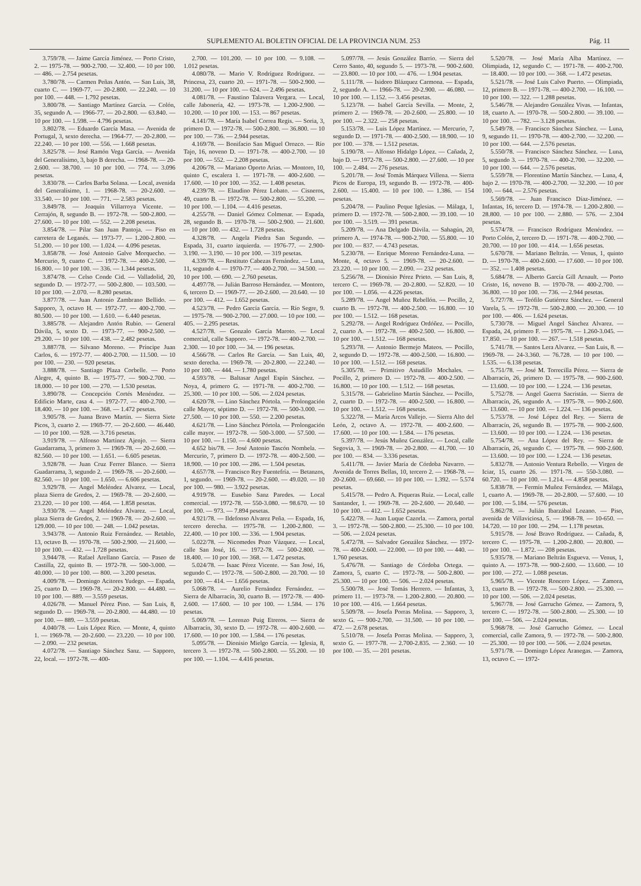SUPLEMENTO AL BOLETIN OFICIAL DE LA PROVINCIA NUM. 253 Pág. 11
3.759/78. — Jaime García Jiménez. — Porto Cristo, 2. — 1975-78. — 900-2.700. — 32.400. — 10 por 100. — 486. — 2.754 pesetas.
3.780/78. — Carmen Peñas Antón. — San Luis, 38, cuarto C. — 1969-77. — 20-2.800. — 22.240. — 10 por 100. — 448. — 1.792 pesetas.
3.800/78. — Santiago Martínez García. — Colón, 35, segundo A. — 1966-77. — 20-2.800. — 63.840. — 10 por 100. — 1.598. — 4.796 pesetas.
3.802/78. — Eduardo García Masa. — Avenida de Portugal, 3, sexto derecha. — 1964-77. — 20-2.800. — 22.240. — 10 por 100. — 556. — 1.668 pesetas.
3.825/78. — José Ramón Vega García. — Avenida del Generalísimo, 3, bajo B derecha. — 1968-78. — 20-2.600. — 38.700. — 10 por 100. — 774. — 3.096 pesetas.
3.830/78. — Carlos Barba Solana. — Local, avenida del Generalísimo, 1. — 1968-78. — 20-2.600. — 33.540. — 10 por 100. — 771. — 2.583 pesetas.
3.849/78. — Joaquín Villarroya Vicente. — Cerrajón, 8, segundo B. — 1972-78. — 500-2.800. — 27.600. — 10 por 100. — 552. — 2.208 pesetas.
3.854/78. — Pilar San Juan Pantoja. — Piso en carretera de Leganés. — 1973-77. — 1.200-2.800. — 51.200. — 10 por 100. — 1.024. — 4.096 pesetas.
3.858/78. — José Antonio Galve Morquecho. — Mercurio, 9, cuarto C. — 1972-78. — 400-2.500. — 16.800. — 10 por 100. — 336. — 1.344 pesetas.
3.874/78. — Celso Conde Cid. — Valladolid, 20, segundo D. — 1972-77. — 500-2.800. — 103.500. — 10 por 100. — 2.070. — 8.280 pesetas.
3.877/78. — Juan Antonio Zambrano Bellido. — Sapporo, 3, octavo H. — 1972-77. — 400-2.700. — 80.500. — 10 por 100. — 1.610. — 6.440 pesetas.
3.885/78. — Alejandro Antón Rubio. — General Dávila, 5, sexto D. — 1973-77. — 900-2.500. — 29.200. — 10 por 100. — 438. — 2.482 pesetas.
3.887/78. — Silvano Moreno. — Príncipe Juan Carlos, 6. — 1972-77. — 400-2.700. — 11.500. — 10 por 100. — 230. — 920 pesetas.
3.888/78. — Santiago Plaza Corbelle. — Porto Alegre, 4, quinto B. — 1975-77. — 900-2.700. — 18.000. — 10 por 100. — 270. — 1.530 pesetas.
3.890/78. — Concepción Cortés Menéndez. — Edificio Marte, casa 4. — 1972-77. — 400-2.700. — 18.400. — 10 por 100. — 368. — 1.472 pesetas.
3.905/78. — Juana Bravo Martín. — Sierra Siete Picos, 3, cuarto 2. — 1969-77. — 20-2.600. — 46.440. — 10 por 100. — 928. — 3.716 pesetas.
3.919/78. — Alfonso Martínez Ajenjo. — Sierra Guadarrama, 3, primero 3. — 1969-78. — 20-2.600. — 82.560. — 10 por 100. — 1.651. — 6.605 pesetas.
3.928/78. — Juan Cruz Ferrer Blanco. — Sierra Guadarrama, 3, segundo 2. — 1969-78. — 20-2.600. — 82.560. — 10 por 100. — 1.650. — 6.606 pesetas.
3.929/78. — Angel Meléndez Alvarez. — Local, plaza Sierra de Gredos, 2. — 1969-78. — 20-2.600. — 23.220. — 10 por 100. — 464. — 1.858 pesetas.
3.930/78. — Angel Meléndez Alvarez. — Local, plaza Sierra de Gredos, 2. — 1969-78. — 20-2.600. — 129.000. — 10 por 100. — 248. — 1.042 pesetas.
3.943/78. — Antonio Ruiz Fernández. — Retablo, 13, octavo B. — 1970-78. — 500-2.900. — 21.600. — 10 por 100. — 432. — 1.728 pesetas.
3.944/78. — Rafael Arellano García. — Paseo de Castilla, 22, quinto B. — 1972-78. — 500-3.000. — 40.000. — 10 por 100. — 800. — 3.200 pesetas.
4.009/78. — Domingo Acitores Yudego. — Espada, 25, cuarto D. — 1969-78. — 20-2.800. — 44.480. — 10 por 100. — 889. — 3.559 pesetas.
4.026/78. — Manuel Pérez Pino. — San Luis, 8, segundo D. — 1969-78. — 20-2.800. — 44.480. — 10 por 100. — 889. — 3.559 pesetas.
4.040/78. — Luis López Rico. — Monte, 4, quinto 1. — 1969-78. — 20-2.600. — 23.220. — 10 por 100. — 2.090. — 232 pesetas.
4.072/78. — Santiago Sánchez Sanz. — Sapporo, 22, local. — 1972-78. — 400-
2.700. — 101.200. — 10 por 100. — 9.108. — 1.012 pesetas.
4.080/78. — Mario V. Rodríguez Rodríguez. — Princesa, 23, cuarto 20. — 1971-78. — 500-2.900. — 31.200. — 10 por 100. — 624. — 2.496 pesetas.
4.081/78. — Faustino Talavera Vergara. — Local, calle Jabonería, 42. — 1973-78. — 1.200-2.900. — 10.200. — 10 por 100. — 153. — 867 pesetas.
4.141/78. — María Isabel Correa Regis. — Soria, 3, primero D. — 1972-78. — 500-2.800. — 36.800. — 10 por 100. — 736. — 2.944 pesetas.
4.169/78. — Bonifacio San Miguel Orozco. — Río Tajo, 16, noveno D. — 1971-78. — 400-2.700. — 10 por 100. — 552. — 2.208 pesetas.
4.206/78. — Mariano Oporto Arias. — Montoro, 10, quinto C, escalera 1. — 1971-78. — 400-2.600. — 17.600. — 10 por 100. — 352. — 1.408 pesetas.
4.239/78. — Elaudino Pérez Lobato. — Cisneros, 49, cuarto B. — 1972-78. — 500-2.800. — 55.200. — 10 por 100. — 1.104. — 4.416 pesetas.
4.255/78. — Daniel Gómez Colmenar. — Espada, 28, segundo B. — 1970-78. — 500-2.900. — 21.600. — 10 por 100. — 432. — 1.728 pesetas.
4.328/78. — Angela Piedra San Segundo. — Espada, 31, cuarto izquierda. — 1976-77. — 2.900-3.190. — 3.190. — 10 por 100. — 319 pesetas.
4.339/78. — Restituto Cabezas Fernández. — Luna, 11, segundo 4. — 1970-77. — 400-2.700. — 34.500. — 10 por 100. — 690. — 2.760 pesetas.
4.497/78. — Julián Barroso Hernández. — Montoro, 6, tercero D. — 1969-77. — 20-2.600. — 20.640. — 10 por 100. — 412. — 1.652 pesetas.
4.523/78. — Pedro García García. — Río Segre, 9. — 1975-78. — 900-2.700. — 27.000. — 10 por 100. — 405. — 2.295 pesetas.
4.527/78. — Gonzalo García Maroto. — Local comercial, calle Sapporo. — 1972-78. — 400-2.700. — 2.300. — 10 por 100. — 34. — 196 pesetas.
4.566/78. — Carlos Re García. — San Luis, 40, sexto derecha. — 1969-78. — 20-2.800. — 22.240. — 10 por 100. — 444. — 1.780 pesetas.
4.593/78. — Baltasar Angel Espín Sánchez. — Noya, 4, primero G. — 1971-78. — 400-2.700. — 25.300. — 10 por 100. — 506. — 2.024 pesetas.
4.620/78. — Lino Sánchez Pórtola. — Prolongación calle Mayor, séptimo D. — 1972-78. — 500-3.000. — 27.500. — 10 por 100. — 550. — 2.200 pesetas.
4.621/78. — Lino Sánchez Pórtola. — Prolongación calle mayor. — 1972-78. — 500-3.000. — 57.500. — 10 por 100. — 1.150. — 4.600 pesetas.
4.652 bis/78. — José Antonio Tascón Nombela. — Mercurio, 7, primero D. — 1972-78. — 400-2.500. — 18.900. — 10 por 100. — 286. — 1.504 pesetas.
4.657/78. — Francisco Rey Fuentefría. — Betanzos, 1, segundo. — 1969-78. — 20-2.600. — 49.020. — 10 por 100. — 980. — 3.922 pesetas.
4.919/78. — Eusebio Sanz Paredes. — Local comercial. — 1972-78. — 550-3.080. — 98.670. — 10 por 100. — 973. — 7.894 pesetas.
4.921/78. — Ildefonso Alvarez Peña. — Espada, 16, tercero derecha. — 1975-78. — 1.200-2.800. — 22.400. — 10 por 100. — 336. — 1.904 pesetas.
5.022/78. — Nicomedes Pozo Vázquez. — Local, calle San José, 16. — 1972-78. — 500-2.800. — 18.400. — 10 por 100. — 368. — 1.472 pesetas.
5.024/78. — Isaac Pérez Vicente. — San José, 16, segundo C. — 1972-78. — 500-2.800. — 20.700. — 10 por 100. — 414. — 1.656 pesetas.
5.068/78. — Aurelio Fernández Fernández. — Sierra de Albarracín, 30, cuarto B. — 1972-78. — 400-2.600. — 17.600. — 10 por 100. — 1.584. — 176 pesetas.
5.069/78. — Lorenzo Puig Etreros. — Sierra de Albarracín, 30, sexto D. — 1972-78. — 400-2.600. — 17.600. — 10 por 100. — 1.584. — 176 pesetas.
5.095/78. — Dionisio Mielgo García. — Iglesia, 8, tercero 3. — 1972-78. — 500-2.800. — 55.200. — 10 por 100. — 1.104. — 4.416 pesetas.
5.097/78. — Jesús González Barrio. — Sierra del Cerro Santo, 40, segundo 5. — 1973-78. — 900-2.600. — 23.800. — 10 por 100. — 476. — 1.904 pesetas.
5.111/78. — Isidoro Blázquez Carmona. — Espada, 2, segundo A. — 1966-78. — 20-2.900. — 46.080. — 10 por 100. — 1.152. — 3.456 pesetas.
5.123/78. — Isabel García Sevilla. — Monte, 2, primero 2. — 1969-78. — 20-2.600. — 25.800. — 10 por 100. — 2.322. — 258 pesetas.
5.153/78. — Luis López Martínez. — Mercurio, 7, segundo D. — 1971-78. — 400-2.500. — 18.900. — 10 por 100. — 378. — 1.512 pesetas.
5.190/78. — Alfonso Hidalgo López. — Cañada, 2, bajo D. — 1972-78. — 500-2.800. — 27.600. — 10 por 100. — 2.484. — 276 pesetas.
5.201/78. — José Tomás Márquez Villena. — Sierra Picos de Europa, 19, segundo B. — 1972-78. — 400-2.600. — 15.400. — 10 por 100. — 1.386. — 154 pesetas.
5.204/78. — Paulino Peque Iglesias. — Málaga, 1, primero D. — 1972-78. — 500-2.800. — 39.100. — 10 por 100. — 3.519. — 391 pesetas.
5.209/78. — Ana Delgado Dávila. — Sahagún, 20, primero A. — 1974-78. — 900-2.700. — 55.800. — 10 por 100. — 837. — 4.743 pesetas.
5.230/78. — Enrique Moreno Fernández-Luna. — Monte, 4, octavo 5. — 1969-78. — 20-2.600. — 23.220. — 10 por 100. — 2.090. — 232 pesetas.
5.256/78. — Dionisio Pérez Prieto. — San Luis, 8, tercero C. — 1969-78. — 20-2.800. — 52.820. — 10 por 100. — 1.056. — 4.226 pesetas.
5.289/78. — Angel Muñoz Rebellón. — Pocillo, 2, cuarto B. — 1972-78. — 400-2.500. — 16.800. — 10 por 100. — 1.512. — 168 pesetas.
5.292/78. — Angel Rodríguez Ordóñez. — Pocillo, 2, cuarto A. — 1972-78. — 400-2.500. — 16.800. — 10 por 100. — 1.512. — 168 pesetas.
5.293/78. — Antonio Bermejo Mateos. — Pocillo, 2, segundo D. — 1972-78. — 400-2.500. — 16.800. — 10 por 100. — 1.512. — 168 pesetas.
5.305/78. — Primitivo Astudillo Mochales. — Pocillo, 2, primero D. — 1972-78. — 400-2.500. — 16.800. — 10 por 100. — 1.512. — 168 pesetas.
5.315/78. — Gabrielino Martín Sánchez. — Pocillo, 2, cuarto D. — 1972-78. — 400-2.500. — 16.800. — 10 por 100. — 1.512. — 168 pesetas.
5.322/78. — María Arcos Vallejo. — Sierra Alto del León, 2, octavo A. — 1972-78. — 400-2.600. — 17.600. — 10 por 100. — 1.584. — 176 pesetas.
5.397/78. — Jesús Muñoz González. — Local, calle Segovia, 3. — 1969-78. — 20-2.800. — 41.700. — 10 por 100. — 834. — 3.336 pesetas.
5.411/78. — Javier María de Córdoba Navarro. — Avenida de Torres Bellas, 10, tercero 2. — 1968-78. — 20-2.600. — 69.660. — 10 por 100. — 1.392. — 5.574 pesetas.
5.415/78. — Pedro A. Piqueras Ruiz. — Local, calle Santander, 1. — 1969-78. — 20-2.600. — 20.640. — 10 por 100. — 412. — 1.652 pesetas.
5.422/78. — Juan Luque Cazorla. — Zamora, portal 3. — 1972-78. — 500-2.800. — 25.300. — 10 por 100. — 506. — 2.024 pesetas.
5.472/78. — Salvador González Sánchez. — 1972-78. — 400-2.600. — 22.000. — 10 por 100. — 440. — 1.760 pesetas.
5.476/78. — Santiago de Córdoba Ortega. — Zamora, 5, cuarto C. — 1972-78. — 500-2.800. — 25.300. — 10 por 100. — 506. — 2.024 pesetas.
5.500/78. — José Tomás Herrero. — Infantas, 3, primero 11. — 1973-78. — 1.200-2.800. — 20.800. — 10 por 100. — 416. — 1.664 pesetas.
5.509/78. — Josefa Porras Molina. — Sapporo, 3, sexto G. — 900-2.700. — 31.500. — 10 por 100. — 472. — 2.678 pesetas.
5.510/78. — Josefa Porras Molina. — Sapporo, 3, sexto G. — 1977-78. — 2.700-2.835. — 2.360. — 10 por 100. — 35. — 201 pesetas.
5.520/78. — José María Alba Martínez. — Olimpiada, 12, segundo C. — 1971-78. — 400-2.700. — 18.400. — 10 por 100. — 368. — 1.472 pesetas.
5.521/78. — José Luis Calvo Puerto. — Olimpiada, 12, primero B. — 1971-78. — 400-2.700. — 16.100. — 10 por 100. — 322. — 1.288 pesetas.
5.546/78. — Alejandro González Vivas. — Infantas, 18, cuarto A. — 1970-78. — 500-2.800. — 39.100. — 10 por 100. — 782. — 3.128 pesetas.
5.549/78. — Francisco Sánchez Sánchez. — Luna, 9, segundo 11. — 1970-78. — 400-2.700. — 32.200. — 10 por 100. — 644. — 2.576 pesetas.
5.550/78. — Francisco Sánchez Sánchez. — Luna, 5, segundo 3. — 1970-78. — 400-2.700. — 32.200. — 10 por 100. — 644. — 2.576 pesetas.
5.559/78. — Florentino Martín Sánchez. — Luna, 4, bajo 2. — 1970-78. — 400-2.700. — 32.200. — 10 por 100. — 644. — 2.576 pesetas.
5.569/78. — Juan Francisco Díaz-Jiménez. — Infantas, 16, tercero D. — 1974-78. — 1.200-2.800. — 28.800. — 10 por 100. — 2.880. — 576. — 2.304 pesetas.
5.574/78. — Francisco Rodríguez Menéndez. — Porto Colón, 2, tercero D. — 1971-78. — 400-2.700. — 20.700. — 10 por 100. — 414. — 1.656 pesetas.
5.670/78. — Mariano Beltrán. — Venus, 1, quinto D. — 1970-78. — 400-2.600. — 17.600. — 10 por 100. — 352. — 1.408 pesetas.
5.684/78. — Alberto García Gill Arnault. — Porto Cristo, 16, noveno B. — 1970-78. — 400-2.700. — 36.800. — 10 por 100. — 736. — 2.944 pesetas.
5.727/78. — Teófilo Gutiérrez Sánchez. — General Varela, 5. — 1972-78. — 500-2.800. — 20.300. — 10 por 100. — 406. — 1.624 pesetas.
5.730/78. — Miguel Angel Sánchez Alvarez. — Espada, 24, primero F. — 1975-78. — 1.260-3.045. — 17.850. — 10 por 100. — 267. — 1.518 pesetas.
5.741/78. — Santos Lera Alvarez. — San Luis, 8. — 1969-78. — 24-3.360. — 76.728. — 10 por 100. — 1.535. — 6.138 pesetas.
5.751/78. — José M. Torrecilla Pérez. — Sierra de Albarracín, 26, primero D. — 1975-78. — 900-2.600. — 13.600. — 10 por 100. — 1.224. — 136 pesetas.
5.752/78. — Angel Guerra Sacristán. — Sierra de Albarracín, 26, segundo A. — 1975-78. — 900-2.600. — 13.600. — 10 por 100. — 1.224. — 136 pesetas.
5.753/78. — José López del Rey. — Sierra de Albarracín, 26, segundo B. — 1975-78. — 900-2.600. — 13.600. — 10 por 100. — 1.224. — 136 pesetas.
5.754/78. — Ana López del Rey. — Sierra de Albarracín, 26, segundo C. — 1975-78. — 900-2.600. — 13.600. — 10 por 100. — 1.224. — 136 pesetas.
5.832/78. — Antonio Ventura Rebollo. — Virgen de Iciar, 15, cuarto 26. — 1971-78. — 550-3.080. — 60.720. — 10 por 100. — 1.214. — 4.858 pesetas.
5.838/78. — Fermín Muñoz Fernández. — Málaga, 1, cuarto A. — 1969-78. — 20-2.800. — 57.600. — 10 por 100. — 5.184. — 576 pesetas.
5.862/78. — Julián Ibarzábal Lozano. — Piso, avenida de Villaviciosa, 5. — 1968-78. — 10-650. — 14.720. — 10 por 100. — 294. — 1.178 pesetas.
5.915/78. — José Bravo Rodríguez. — Cañada, 8, tercero C. — 1975-78. — 1.200-2.800. — 20.800. — 10 por 100. — 1.872. — 208 pesetas.
5.935/78. — Mariano Beltrán Esgueva. — Venus, 1, quinto A. — 1973-78. — 900-2.600. — 13.600. — 10 por 100. — 272. — 1.088 pesetas.
5.965/78. — Vicente Roncero López. — Zamora, 13, cuarto B. — 1972-78. — 500-2.800. — 25.300. — 10 por 100. — 506. — 2.024 pesetas.
5.967/78. — José Garrucho Gómez. — Zamora, 9, tercero C. — 1972-78. — 500-2.800. — 25.300. — 10 por 100. — 506. — 2.024 pesetas.
5.968/78. — José Garrucho Gómez. — Local comercial, calle Zamora, 9. — 1972-78. — 500-2.800. — 25.300. — 10 por 100. — 506. — 2.024 pesetas.
5.971/78. — Domingo López Aranegas. — Zamora, 13, octavo C. — 1972-